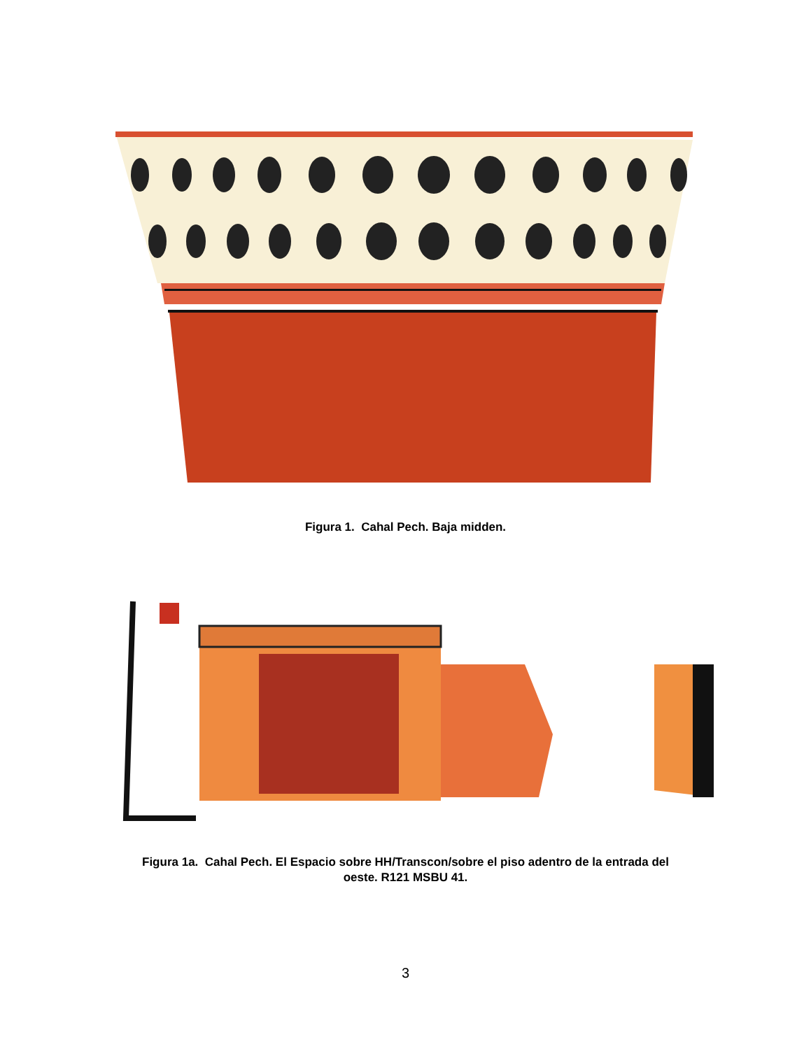Figura 1. Cahal Pech. Baja midden.
Figura 1a. Cahal Pech. El Espacio sobre HH/Transcon/sobre el piso adentro de la entrada del
oeste. R121 MSBU 41.
3